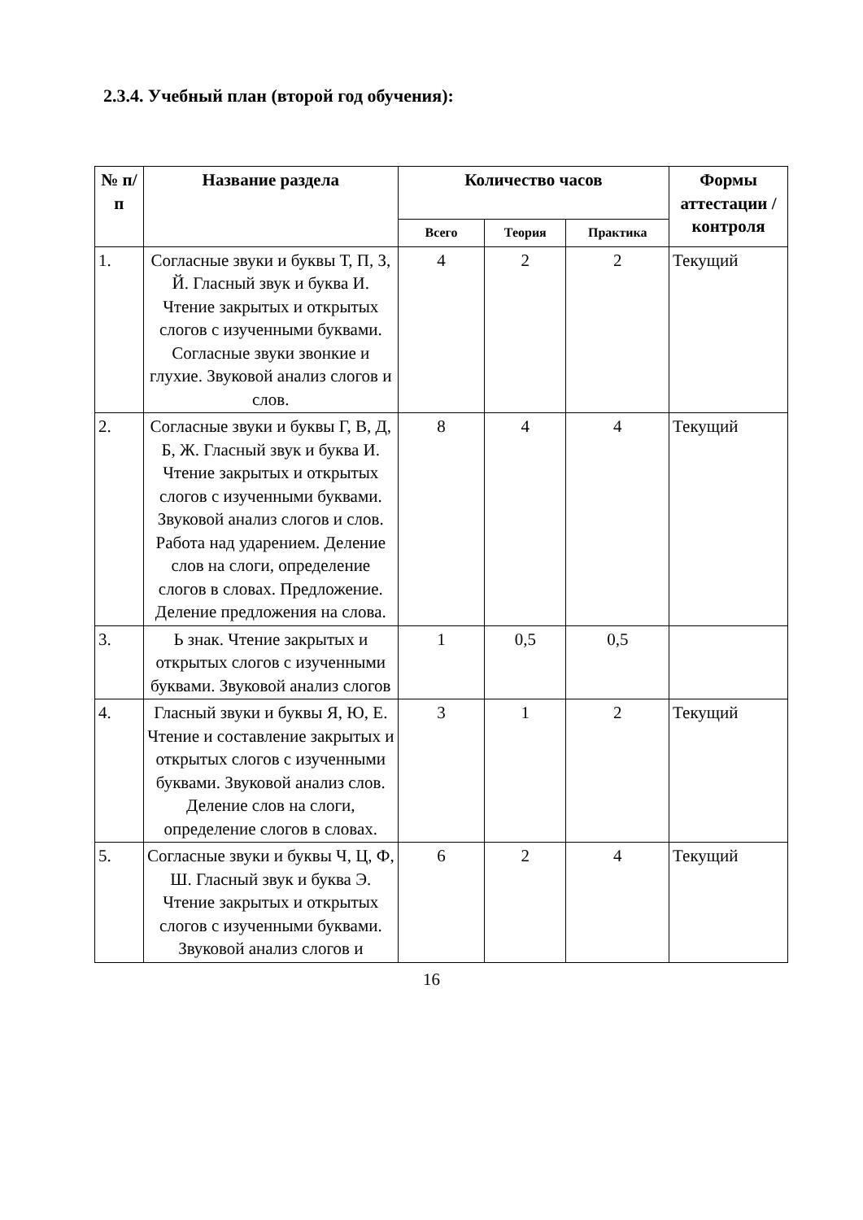2.3.4. Учебный план (второй год обучения):
| № п/п | Название раздела | Количество часов | | | Формы аттестации /контроля |
| --- | --- | --- | --- | --- | --- |
| | | Всего | Теория | Практика | |
| 1. | Согласные звуки и буквы Т, П, З, Й. Гласный звук и буква И. Чтение закрытых и открытых слогов с изученными буквами. Согласные звуки звонкие и глухие. Звуковой анализ слогов и слов. | 4 | 2 | 2 | Текущий |
| 2. | Согласные звуки и буквы Г, В, Д, Б, Ж. Гласный звук и буква И. Чтение закрытых и открытых слогов с изученными буквами. Звуковой анализ слогов и слов. Работа над ударением. Деление слов на слоги, определение слогов в словах. Предложение. Деление предложения на слова. | 8 | 4 | 4 | Текущий |
| 3. | Ь знак. Чтение закрытых и открытых слогов с изученными буквами. Звуковой анализ слогов | 1 | 0,5 | 0,5 | |
| 4. | Гласный звуки и буквы Я, Ю, Е. Чтение и составление закрытых и открытых слогов с изученными буквами. Звуковой анализ слов. Деление слов на слоги, определение слогов в словах. | 3 | 1 | 2 | Текущий |
| 5. | Согласные звуки и буквы Ч, Ц, Ф, Ш. Гласный звук и буква Э. Чтение закрытых и открытых слогов с изученными буквами. Звуковой анализ слогов и | 6 | 2 | 4 | Текущий |
16